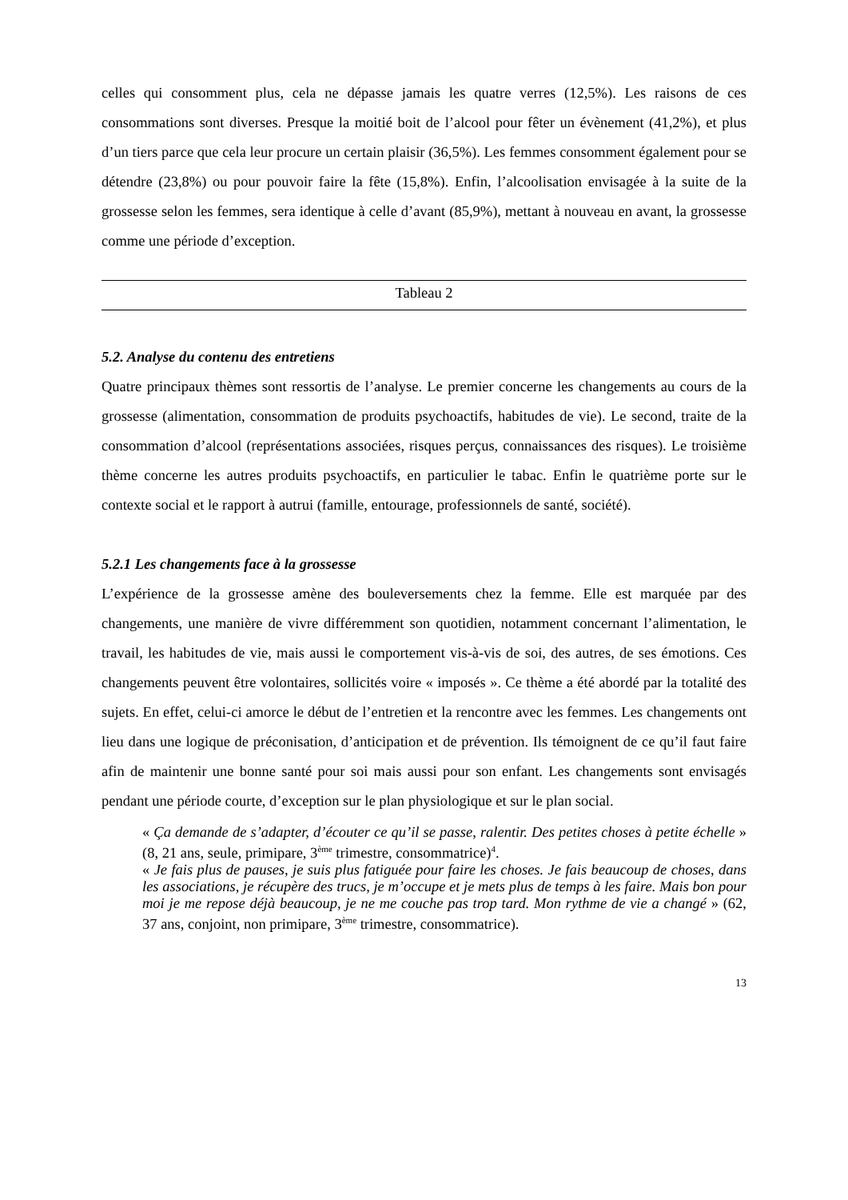celles qui consomment plus, cela ne dépasse jamais les quatre verres (12,5%). Les raisons de ces consommations sont diverses. Presque la moitié boit de l’alcool pour fêter un évènement (41,2%), et plus d’un tiers parce que cela leur procure un certain plaisir (36,5%). Les femmes consomment également pour se détendre (23,8%) ou pour pouvoir faire la fête (15,8%). Enfin, l’alcoolisation envisagée à la suite de la grossesse selon les femmes, sera identique à celle d’avant (85,9%), mettant à nouveau en avant, la grossesse comme une période d’exception.
| Tableau 2 |
5.2. Analyse du contenu des entretiens
Quatre principaux thèmes sont ressortis de l’analyse. Le premier concerne les changements au cours de la grossesse (alimentation, consommation de produits psychoactifs, habitudes de vie). Le second, traite de la consommation d’alcool (représentations associées, risques perçus, connaissances des risques). Le troisième thème concerne les autres produits psychoactifs, en particulier le tabac. Enfin le quatrième porte sur le contexte social et le rapport à autrui (famille, entourage, professionnels de santé, société).
5.2.1 Les changements face à la grossesse
L’expérience de la grossesse amène des bouleversements chez la femme. Elle est marquée par des changements, une manière de vivre différemment son quotidien, notamment concernant l’alimentation, le travail, les habitudes de vie, mais aussi le comportement vis-à-vis de soi, des autres, de ses émotions. Ces changements peuvent être volontaires, sollicités voire « imposés ». Ce thème a été abordé par la totalité des sujets. En effet, celui-ci amorce le début de l’entretien et la rencontre avec les femmes. Les changements ont lieu dans une logique de préconisation, d’anticipation et de prévention. Ils témoignent de ce qu’il faut faire afin de maintenir une bonne santé pour soi mais aussi pour son enfant. Les changements sont envisagés pendant une période courte, d’exception sur le plan physiologique et sur le plan social.
« Ça demande de s’adapter, d’écouter ce qu’il se passe, ralentir. Des petites choses à petite échelle » (8, 21 ans, seule, primipare, 3<sup>ème</sup> trimestre, consommatrice)<sup>4</sup>.
« Je fais plus de pauses, je suis plus fatiguée pour faire les choses. Je fais beaucoup de choses, dans les associations, je récupère des trucs, je m’occupe et je mets plus de temps à les faire. Mais bon pour moi je me repose déjà beaucoup, je ne me couche pas trop tard. Mon rythme de vie a changé » (62, 37 ans, conjoint, non primipare, 3<sup>ème</sup> trimestre, consommatrice).
13